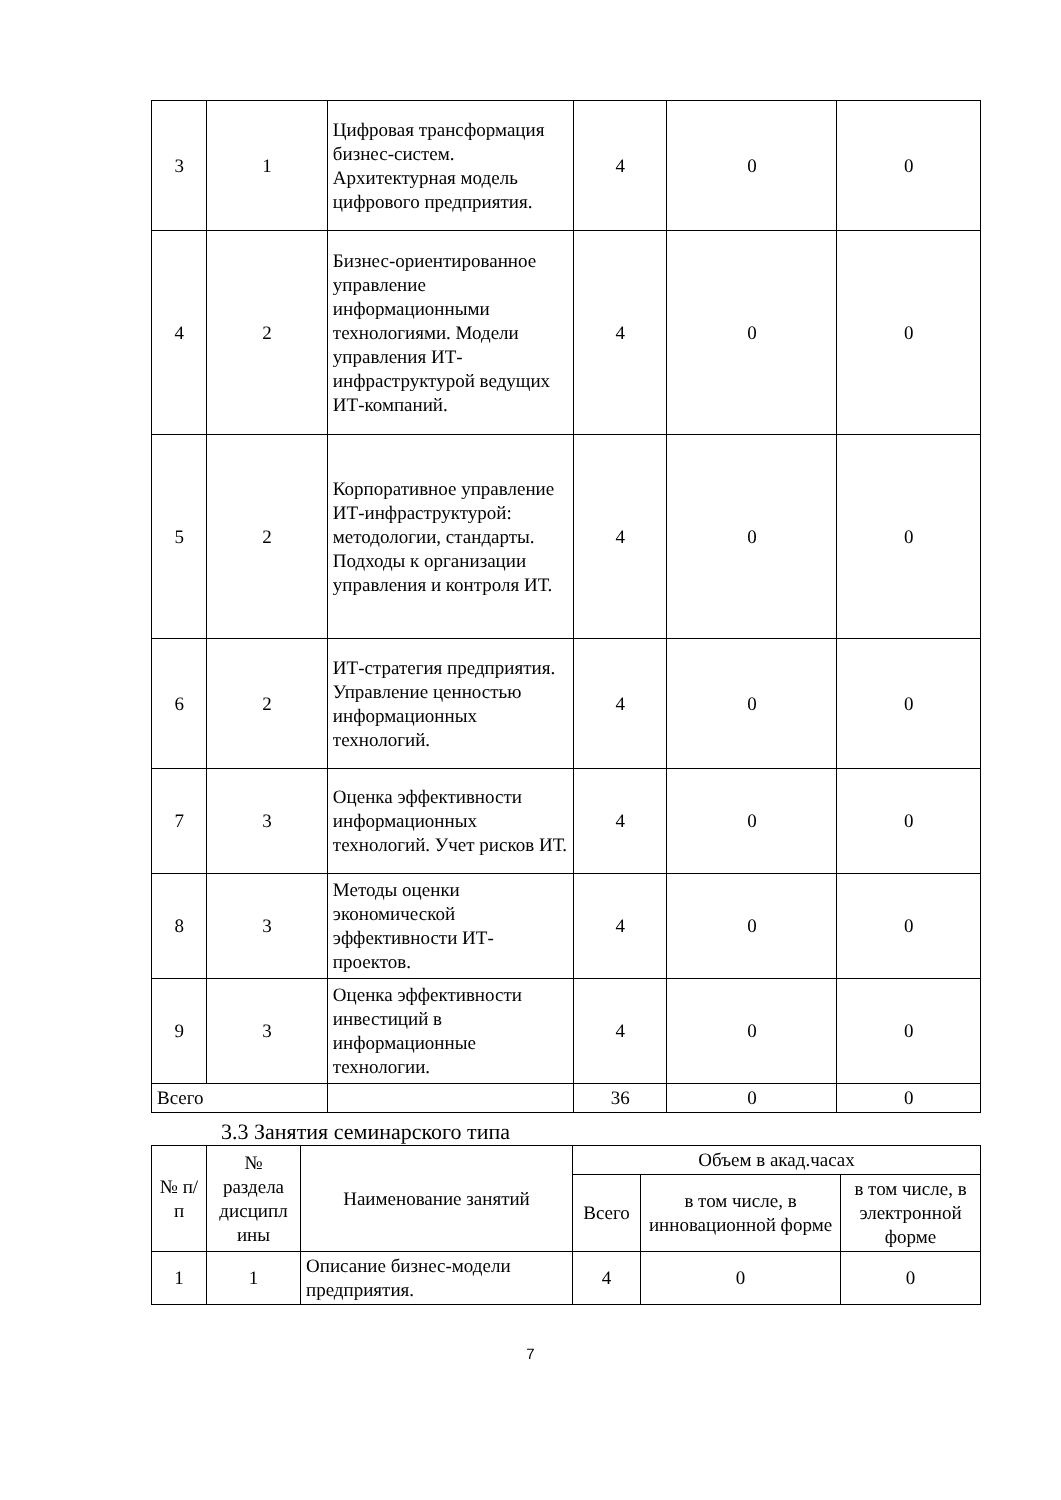| 3 | 1 | Цифровая трансформация бизнес-систем. Архитектурная модель цифрового предприятия. | 4 | 0 | 0 |
| 4 | 2 | Бизнес-ориентированное управление информационными технологиями. Модели управления ИТ-инфраструктурой ведущих ИТ-компаний. | 4 | 0 | 0 |
| 5 | 2 | Корпоративное управление ИТ-инфраструктурой: методологии, стандарты. Подходы к организации управления и контроля ИТ. | 4 | 0 | 0 |
| 6 | 2 | ИТ-стратегия предприятия. Управление ценностью информационных технологий. | 4 | 0 | 0 |
| 7 | 3 | Оценка эффективности информационных технологий. Учет рисков ИТ. | 4 | 0 | 0 |
| 8 | 3 | Методы оценки экономической эффективности ИТ-проектов. | 4 | 0 | 0 |
| 9 | 3 | Оценка эффективности инвестиций в информационные технологии. | 4 | 0 | 0 |
| Всего | | | 36 | 0 | 0 |
3.3 Занятия семинарского типа
| № п/п | № раздела дисципл ины | Наименование занятий | Объем в акад.часах | | |
| --- | --- | --- | --- | --- | --- |
| | | | Всего | в том числе, в инновационной форме | в том числе, в электронной форме |
| 1 | 1 | Описание бизнес-модели предприятия. | 4 | 0 | 0 |
7